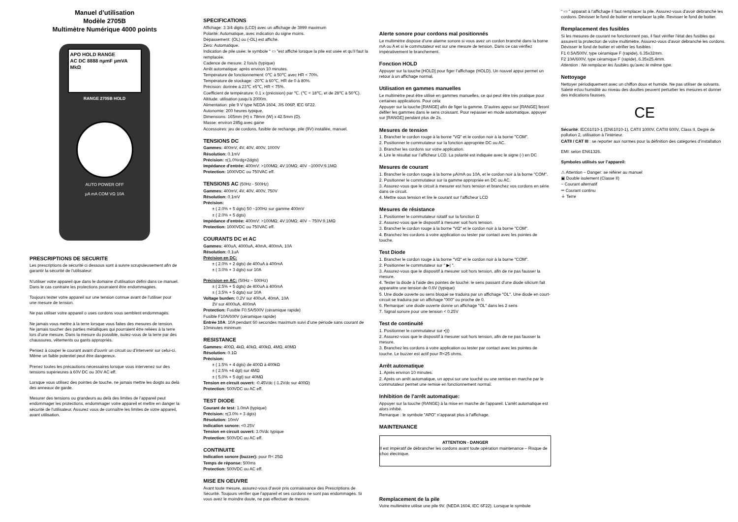Manuel d’utilisation
Modèle 2705B
Multimètre Numérique 4000 points
APO HOLD RANGE
AC DC 8888 nµmF µmVA MkΩ
RANGE 2705B HOLD
AUTO POWER OFF
µA mA COM VΩ 10A
PRESCRIPTIONS DE SECURITE
Les prescriptions de sécurité ci dessous sont à suivre scrupuleusement afin de garantir la sécurité de l’utilisateur:
N’utiliser votre appareil que dans le domaine d’utilisation défini dans ce manuel. Dans le cas contraire les protections pourraient être endommagées.
Toujours tester votre appareil sur une tension connue avant de l’utiliser pour une mesure de tension.
Ne pas utiliser votre appareil o uses cordons vous semblent endommagés.
Ne jamais vous mettre à la terre lorsque vous faites des mesures de tension. Ne jamais toucher des parties métalliques qui pourraient être reliées à la terre lors d’une mesure. Dans la mesure du possible, isolez-vous de la terre par des chaussures, vêtements ou gants appropriés.
Pensez à couper le courant avant d’ouvrir un circuit ou d’intervenir sur celui-ci. Même un faible potentiel peut être dangereux.
Prenez toutes les précautions nécessaires lorsque vous intervenez sur des tensions supérieures à 60V DC ou 30V AC eff.
Lorsque vous utilisez des pointes de touche, ne jamais mettre les doigts au delà des anneaux de garde.
Mesurer des tensions ou grandeurs au delà des limites de l’appareil peut endommager les protections, endommager votre appareil et mettre en danger la sécurité de l’utilisateur. Assurez vous de connaître les limites de votre appareil, avant utilisation.
SPECIFICATIONS
Affichage: 3 3/4 digits (LCD) avec un affichage de 3999 maximum
Polarité: Automatique, avec indication du signe moins.
Dépassement: (OL) ou (-OL) est affiché.
Zéro: Automatique.
Indication de pile usée: le symbole “ ▭ ”est affiché lorsque la pile est usée et qu’il faut la remplacée.
Cadence de mesure: 2 fois/s (typique)
Arrêt automatique: après environ 10 minutes.
Température de fonctionnement: 0℃ à 50℃ avec HR < 70%.
Température de stockage: -20℃ à 60℃, HR de 0 à 80%.
Précision: donnée à 23℃ ±5℃, HR < 75%.
Coefficient de température: 0.1 x (précision) par ℃. (℃ < 18℃, et de 28℃ à 50℃).
Altitude: utilisation jusqu’à 2000m.
Alimentation: pile 9 V type NEDA 1604, JIS 006P, IEC 6F22.
Autonomie: 200 heures typique.
Dimensions: 165mm (H) x 78mm (W) x 42.5mm (D).
Masse: environ 285g avec gaine
Accessoires: jeu de cordons, fusible de rechange, pile (9V) installée, manuel.
TENSIONS DC
Gammes: 400mV, 4V, 40V, 400V, 1000V
Résolution: 0.1mV
Précision: ±(1.0%rdg+2dgts)
Impédance d’entrée: 400mV: >100MΩ; 4V:10MΩ; 40V ~1000V:9.1MΩ
Protection: 1000VDC ou 750VAC eff.
TENSIONS AC (50Hz - 500Hz)
Gammes: 400mV, 4V, 40V, 400V, 750V
Résolution: 0.1mV
Précision:
± ( 2.0% + 5 dgts) 50 ~100Hz sur gamme 400mV
± ( 2.0% + 5 dgts)
Impédance d’entrée: 400mV: >100MΩ; 4V:10MΩ; 40V ~ 750V:9.1MΩ
Protection: 1000VDC ou 750VAC eff.
COURANTS DC et AC
Gammes: 400uA, 4000uA, 40mA, 400mA, 10A
Résolution: 0.1uA
Précision en DC:
± ( 2.0% + 2 dgts) de 400uA à 400mA
± ( 3.0% + 3 dgts) sur 10A
Précision en AC: (50Hz ~ 500Hz)
± ( 2.5% + 5 dgts) de 400uA à 400mA
± ( 3.5% + 5 dgts) sur 10A
Voltage burden: 0.2V sur 400uA, 40mA, 10A
2V sur 4000uA, 400mA
Protection: Fusible F0.5A/500V (céramique rapide)
Fusible F10A/600V (céramique rapide)
Entrée 10A: 10A pendant 60 secondes maximum suivi d’une période sans courant de 10minutes minimum
RESISTANCE
Gammes: 400Ω, 4kΩ, 40kΩ, 400kΩ, 4MΩ, 40MΩ
Résolution: 0.1Ω
Précision:
± ( 1.5% + 4 dgts) de 400Ω à 400kΩ
± ( 2.5% +4 dgt) sur 4MΩ
± ( 5.0% + 5 dgt) sur 40MΩ
Tension en circuit ouvert: -0.45Vdc (-1.2Vdc sur 400Ω)
Protection: 500VDC ou AC eff.
TEST DIODE
Courant de test: 1.0mA (typique)
Précision: ±(3.0% + 3 dgts)
Résolution: 10mV
Indication sonore: <0.25V
Tension en circuit ouvert: 3.0Vdc typique
Protection: 500VDC ou AC eff.
CONTINUITE
Indication sonore (buzzer): pour R< 25Ω
Temps de réponse: 500ms
Protection: 500VDC ou AC eff.
MISE EN OEUVRE
Avant toute mesure, assurez-vous d’avoir pris connaissance des Prescriptions de Sécurité. Toujours vérifier que l’appareil et ses cordons ne sont pas endommagés. Si vous avez le moindre doute, ne pas effectuer de mesure.
Alerte sonore pour cordons mal positionnés
Le multimètre dispose d’une alarme sonore si vous avez un cordon branché dans la borne mA ou A et si le commutateur est sur une mesure de tension. Dans ce cas vérifiez impérativement le branchement.
Fonction HOLD
Appuyer sur la touche [HOLD] pour figer l’affichage (HOLD). Un nouvel appui permet un retour à un affichage normal.
Utilisation en gammes manuelles
Le multimètre peut être utilisé en gammes manuelles, ce qui peut être très pratique pour certaines applications. Pour cela:
Appuyer sur la touche [RANGE] afin de figer la gamme. D’autres appui sur [RANGE] feront défiler les gammes dans le sens croissant. Pour repasser en mode automatique, appuyer sur [RANGE] pendant plus de 2s.
Mesures de tension
1. Brancher le cordon rouge à la borne "VΩ" et le cordon noir à la borne "COM".
2. Positionner le commutateur sur la fonction appropriée DC ou AC.
3. Brancher les cordons sur votre application.
4. Lire le résultat sur l’afficheur LCD. La polarité est indiquée avec le signe (-) en DC
Mesures de courant
1. Brancher le cordon rouge à la borne µA/mA ou 10A, et le cordon noir à la borne "COM".
2. Positionner le commutateur sur la gamme appropriée en DC ou AC.
3. Assurez-vous que le circuit à mesurer est hors tension et branchez vos cordons en série dans ce circuit.
4. Mettre sous tension et lire le courant sur l’afficheur LCD
Mesures de résistance
1. Positionner le commutateur rotatif sur la fonction Ω
2. Assurez-vous que le dispositif à mesurer soit hors tension.
3. Brancher le cordon rouge à la borne "VΩ" et le cordon noir à la borne "COM".
4. Branchez les cordons à votre application ou tester par contact avec les pointes de touche.
Test Diode
1. Brancher le cordon rouge à la borne "VΩ" et le cordon noir à la borne "COM".
2. Positionner le commutateur sur " ▶| ".
3. Assurez-vous que le dispositif à mesurer soit hors tension, afin de ne pas fausser la mesure.
4. Tester la diode à l’aide des pointes de touché: le sens passant d’une diode silicium fait apparaitre une tension de 0.6V (typique)
5. Une diode ouverte ou sens bloqué se traduira par un affichage "OL". Une diode en court-circuit se traduira par un affichage "000" ou proche de 0.
6. Remarque: une diode ouverte donne un affichage "OL" dans les 2 sens
7. Signal sonore pour une tension < 0.25V
Test de continuité
1. Positionner le commutateur sur •)))
2. Assurez-vous que le dispositif à mesurer soit hors tension, afin de ne pas fausser la mesure.
3. Branchez les cordons à votre application ou tester par contact avec les pointes de touche. Le buzzer est actif pour R<25 ohms.
Arrêt automatique
1. Après environ 10 minutes.
2. Après un arrêt automatique, un appui sur une touché ou une remise en marche par le commutateur permet une remise en fonctionnement normal.
Inhibition de l’arrêt automatique:
Appuyer sur la touche (RANGE) à la mise en marche de l’appareil. L’arrêt automatique est alors inhibé.
Remarque : le symbole "APO" n’apparait plus à l’affichage.
MAINTENANCE
ATTENTION - DANGER
Il est impératif de débrancher les cordons avant toute opération maintenance – Risque de choc électrique.
Remplacement de la pile
Votre multimètre utilise une pile 9V. (NEDA 1604, IEC 6F22). Lorsque le symbole
“ ▭ ” apparait à l’affichage il faut remplacer la pile. Assurez-vous d’avoir débranché les cordons. Dévisser le fond de boitier et remplacer la pile. Revisser le fond de boitier.
Remplacement des fusibles
Si les mesures de courant ne fonctionnent pas, il faut vérifier l’état des fusibles qui assurent la protection de votre multimètre. Assurez-vous d’avoir débranché les cordons. Dévisser le fond de boitier et vérifier les fusibles :
F1 0.5A/500V, type céramique F (rapide), 6.35x32mm.
F2 10A/600V, type céramique F (rapide), 6.35x25.4mm.
Attention : Ne remplacer les fusibles qu’avec le même type.
Nettoyage
Nettoyer périodiquement avec un chiffon doux et humide. Ne pas utiliser de solvants. Saleté et/ou humidité au niveau des douilles peuvent perturber les mesures et donner des indications fausses.
CE
Sécurité: IEC61010-1 (EN61010-1), CATII 1000V, CATIII 600V, Class II, Degré de pollution 2, utilisation à l’intérieur.
CATII / CAT III : se reporter aux normes pour la définition des catégories d’installation
EMI: selon EN61326.
Symboles utilisés sur l’appareil:
⚠ Attention – Danger: se référer au manuel
▣ Double isolement (Classe II)
~ Courant alternatif
⎓ Courant continu
⏚ Terre